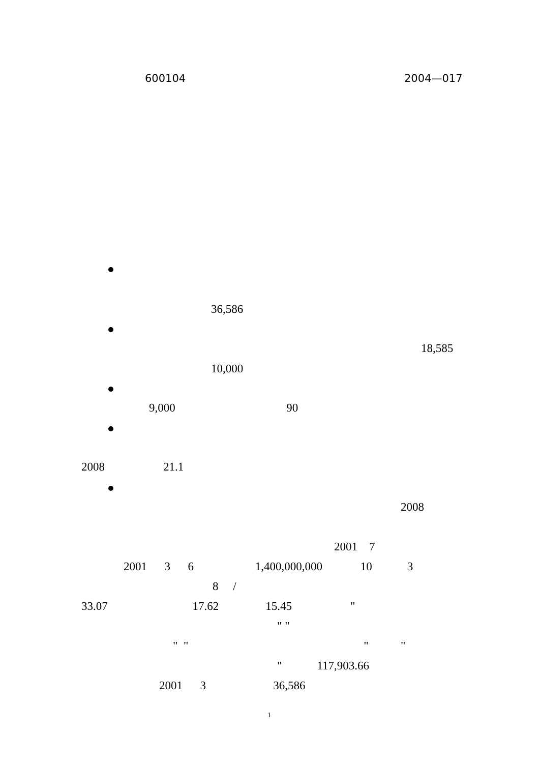600104
2004—017
36,586
18,585
10,000
9,000 90
2008 21.1
2008
2001 7
2001 3 6 1,400,000,000 10 3
8 /
33.07 17.62 15.45 "
" "
" " " "
" 117,903.66
2001 3 36,586
1